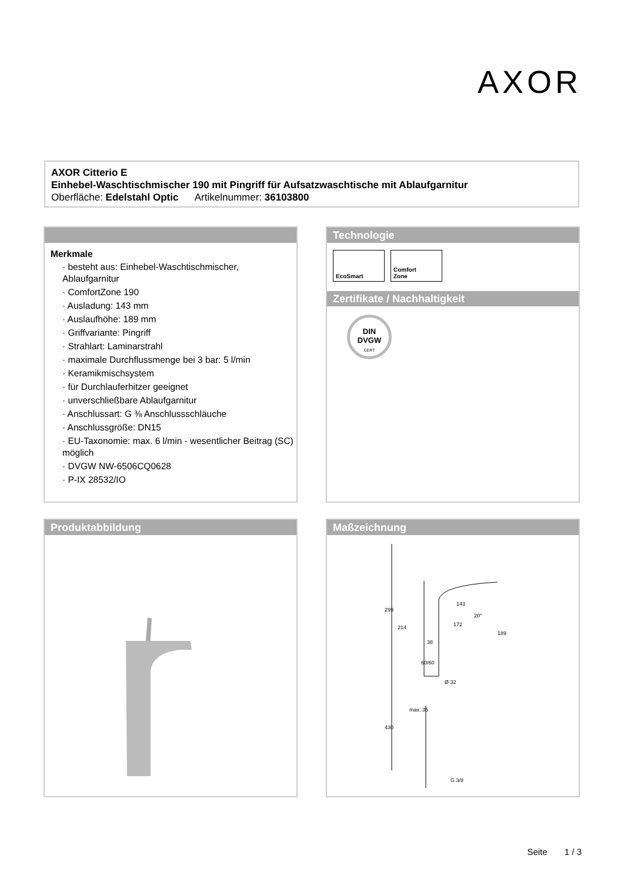AXOR
AXOR Citterio E
Einhebel-Waschtischmischer 190 mit Pingriff für Aufsatzwaschtische mit Ablaufgarnitur
Oberfläche: Edelstahl Optic Artikelnummer: 36103800
Merkmale
· besteht aus: Einhebel-Waschtischmischer, Ablaufgarnitur
· ComfortZone 190
· Ausladung: 143 mm
· Auslaufhöhe: 189 mm
· Griffvariante: Pingriff
· Strahlart: Laminarstrahl
· maximale Durchflussmenge bei 3 bar: 5 l/min
· Keramikmischsystem
· für Durchlauferhitzer geeignet
· unverschließbare Ablaufgarnitur
· Anschlussart: G ⅜ Anschlussschläuche
· Anschlussgröße: DN15
· EU-Taxonomie: max. 6 l/min - wesentlicher Beitrag (SC) möglich
· DVGW NW-6506CQ0628
· P-IX 28532/IO
Technologie
EcoSmart
Comfort
Zone
Zertifikate / Nachhaltigkeit
DIN
DVGW
CERT
Produktabbildung
Maßzeichnung
299
214
143
172
38
189
60/60
Ø 32
430
max. 35
G 3/8
20°
Seite 1 / 3